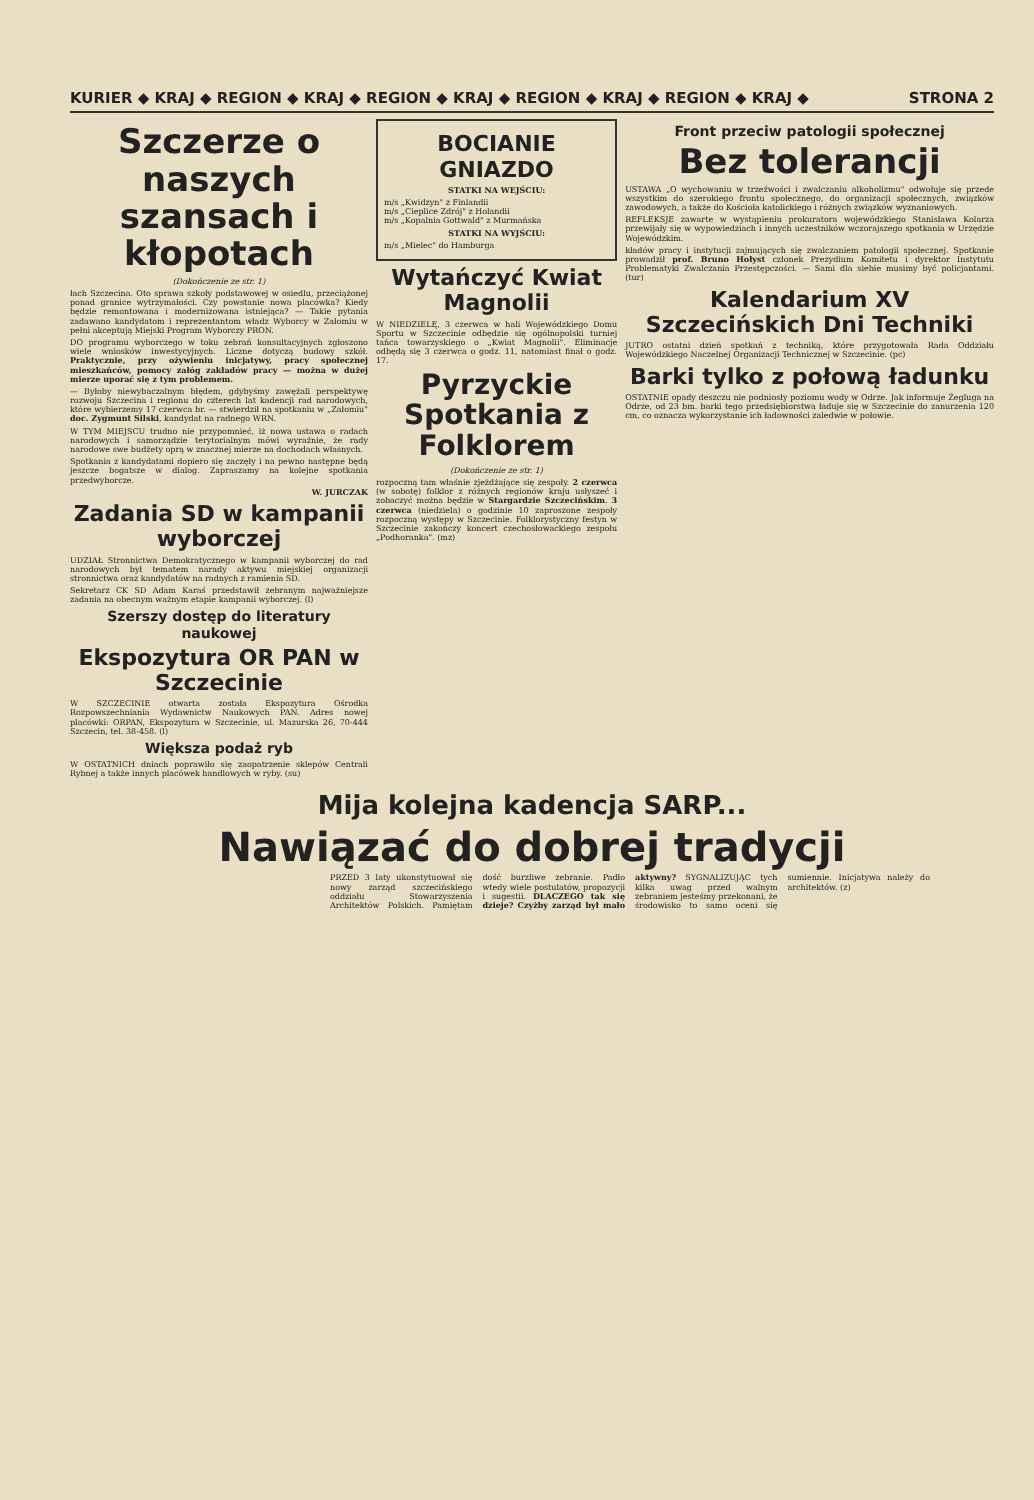KURIER ◆ KRAJ ◆ REGION ◆ KRAJ ◆ REGION ◆ KRAJ ◆ REGION ◆ KRAJ ◆ REGION ◆ KRAJ ◆ STRONA 2
Szczerze o naszych szansach i kłopotach
(Dokończenie ze str. 1)
łach Szczecina. Oto sprawa szkoły podstawowej w osiedlu, przeciążonej ponad granice wytrzymałości. Czy powstanie nowa placówka? Kiedy będzie remontowana i modernizowana istniejąca? — Takie pytania zadawano kandydatom i reprezentantom władz Wyborcy w Załomiu w pełni akceptują Miejski Program Wyborczy PRON.
DO programu wyborczego w toku zebrań konsultacyjnych zgłoszono wiele wniosków inwestycyjnych. Liczne dotyczą budowy szkół. Praktycznie, przy ożywieniu inicjatywy, pracy społecznej mieszkańców, pomocy załóg zakładów pracy — można w dużej mierze uporać się z tym problemem.
— Byłoby niewybaczalnym błędem, gdybyśmy zawężali perspektywę rozwoju Szczecina i regionu do czterech lat kadencji rad narodowych, które wybierzemy 17 czerwca br. — stwierdził na spotkaniu w „Załomiu" doc. Zygmunt Silski, kandydat na radnego WRN.
W TYM MIEJSCU trudno nie przypomnieć, iż nowa ustawa o radach narodowych i samorządzie terytorialnym mówi wyraźnie, że rady narodowe swe budżety oprą w znacznej mierze na dochodach własnych.
Spotkania z kandydatami dopiero się zaczęły i na pewno następne będą jeszcze bogatsze w dialog. Zapraszamy na kolejne spotkania przedwyborcze.
W. JURCZAK
Zadania SD w kampanii wyborczej
UDZIAŁ Stronnictwa Demokratycznego w kampanii wyborczej do rad narodowych był tematem narady aktywu miejskiej organizacji stronnictwa oraz kandydatów na radnych z ramienia SD.
Sekretarz CK SD Adam Karaś przedstawił zebranym najważniejsze zadania na obecnym ważnym etapie kampanii wyborczej. (l)
Szerszy dostęp do literatury naukowej
Ekspozytura OR PAN w Szczecinie
W SZCZECINIE otwarta została Ekspozytura Ośrodka Rozpowszechniania Wydawnictw Naukowych PAN. Adres nowej placówki: ORPAN, Ekspozytura w Szczecinie, ul. Mazurska 26, 70-444 Szczecin, tel. 38-458. (l)
Większa podaż ryb
W OSTATNICH dniach poprawiło się zaopatrzenie sklepów Centrali Rybnej a także innych placówek handlowych w ryby. (su)
BOCIANIE GNIAZDO
STATKI NA WEJŚCIU:
m/s „Kwidzyn" z Finlandii
m/s „Cieplice Zdrój" z Holandii
m/s „Kopalnia Gottwald" z Murmańska
STATKI NA WYJŚCIU:
m/s „Mielec" do Hamburga
Wytańczyć Kwiat Magnolii
W NIEDZIELĘ, 3 czerwca w hali Wojewódzkiego Domu Sportu w Szczecinie odbędzie się ogólnopolski turniej tańca towarzyskiego o „Kwiat Magnolii". Eliminacje odbędą się 3 czerwca o godz. 11, natomiast finał o godz. 17.
Pyrzyckie Spotkania z Folklorem
(Dokończenie ze str. 1)
rozpoczną tam właśnie zjeżdżające się zespoły. 2 czerwca (w sobotę) folklor z różnych regionów kraju usłyszeć i zobaczyć można będzie w Stargardzie Szczecińskim. 3 czerwca (niedziela) o godzinie 10 zaproszone zespoły rozpoczną występy w Szczecinie. Folklorystyczny festyn w Szczecinie zakończy koncert czechosłowackiego zespołu „Podhoranka". (mz)
Front przeciw patologii społecznej
Bez tolerancji
USTAWA „O wychowaniu w trzeźwości i zwalczaniu alkoholizmu" odwołuje się przede wszystkim do szerokiego frontu społecznego, do organizacji społecznych, związków zawodowych, a także do Kościoła katolickiego i różnych związków wyznaniowych.
REFLEKSJE zawarte w wystąpieniu prokuratora wojewódzkiego Stanisława Kolarza przewijały się w wypowiedziach i innych uczestników wczorajszego spotkania w Urzędzie Wojewódzkim.
kładów pracy i instytucji zajmujących się zwalczaniem patologii społecznej. Spotkanie prowadził prof. Bruno Hołyst członek Prezydium Komitetu i dyrektor Instytutu Problematyki Zwalczania Przestępczości. — Sami dla siebie musimy być policjantami. (tur)
Kalendarium XV Szczecińskich Dni Techniki
JUTRO ostatni dzień spotkań z techniką, które przygotowała Rada Oddziału Wojewódzkiego Naczelnej Organizacji Technicznej w Szczecinie. (pc)
Barki tylko z połową ładunku
OSTATNIE opady deszczu nie podniosły poziomu wody w Odrze. Jak informuje Żegluga na Odrze, od 23 bm. barki tego przedsiębiorstwa ładuje się w Szczecinie do zanurzenia 120 cm, co oznacza wykorzystanie ich ładowności zaledwie w połowie.
Mija kolejna kadencja SARP...
Nawiązać do dobrej tradycji
PRZED 3 laty ukonstytuował się nowy zarząd szczecińskiego oddziału Stowarzyszenia Architektów Polskich. Pamiętam dość burzliwe zebranie. Padło wtedy wiele postulatów, propozycji i sugestii. DLACZEGO tak się dzieje? Czyżby zarząd był mało aktywny? SYGNALIZUJĄC tych kilka uwag przed walnym zebraniem jesteśmy przekonani, że środowisko to samo oceni się sumiennie. Inicjatywa należy do architektów. (z)